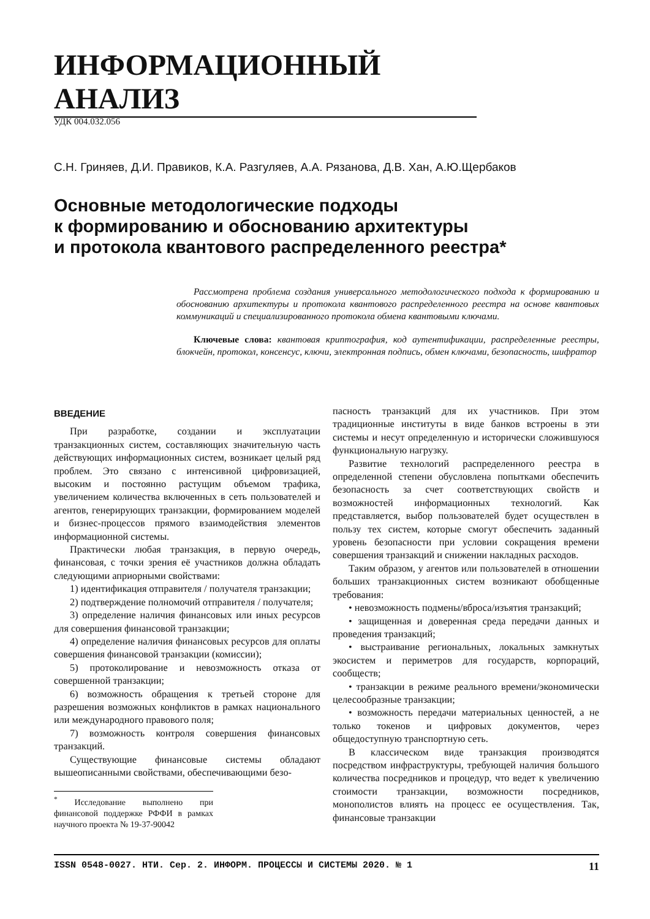ИНФОРМАЦИОННЫЙ АНАЛИЗ
УДК 004.032.056
С.Н. Гриняев, Д.И. Правиков, К.А. Разгуляев, А.А. Рязанова, Д.В. Хан, А.Ю.Щербаков
Основные методологические подходы
к формированию и обоснованию архитектуры
и протокола квантового распределенного реестра*
Рассмотрена проблема создания универсального методологического подхода к формированию и обоснованию архитектуры и протокола квантового распределенного реестра на основе квантовых коммуникаций и специализированного протокола обмена квантовыми ключами.
Ключевые слова: квантовая криптография, код аутентификации, распределенные реестры, блокчейн, протокол, консенсус, ключи, электронная подпись, обмен ключами, безопасность, шифратор
ВВЕДЕНИЕ
При разработке, создании и эксплуатации транзакционных систем, составляющих значительную часть действующих информационных систем, возникает целый ряд проблем. Это связано с интенсивной цифровизацией, высоким и постоянно растущим объемом трафика, увеличением количества включенных в сеть пользователей и агентов, генерирующих транзакции, формированием моделей и бизнес-процессов прямого взаимодействия элементов информационной системы.
Практически любая транзакция, в первую очередь, финансовая, с точки зрения её участников должна обладать следующими априорными свойствами:
1) идентификация отправителя / получателя транзакции;
2) подтверждение полномочий отправителя / получателя;
3) определение наличия финансовых или иных ресурсов для совершения финансовой транзакции;
4) определение наличия финансовых ресурсов для оплаты совершения финансовой транзакции (комиссии);
5) протоколирование и невозможность отказа от совершенной транзакции;
6) возможность обращения к третьей стороне для разрешения возможных конфликтов в рамках национального или международного правового поля;
7) возможность контроля совершения финансовых транзакций.
Существующие финансовые системы обладают вышеописанными свойствами, обеспечивающими безо-
<sup>*</sup> Исследование выполнено при финансовой поддержке РФФИ в рамках научного проекта № 19-37-90042
пасность транзакций для их участников. При этом традиционные институты в виде банков встроены в эти системы и несут определенную и исторически сложившуюся функциональную нагрузку.
Развитие технологий распределенного реестра в определенной степени обусловлена попытками обеспечить безопасность за счет соответствующих свойств и возможностей информационных технологий. Как представляется, выбор пользователей будет осуществлен в пользу тех систем, которые смогут обеспечить заданный уровень безопасности при условии сокращения времени совершения транзакций и снижении накладных расходов.
Таким образом, у агентов или пользователей в отношении больших транзакционных систем возникают обобщенные требования:
• невозможность подмены/вброса/изъятия транзакций;
• защищенная и доверенная среда передачи данных и проведения транзакций;
• выстраивание региональных, локальных замкнутых экосистем и периметров для государств, корпораций, сообществ;
• транзакции в режиме реального времени/экономически целесообразные транзакции;
• возможность передачи материальных ценностей, а не только токенов и цифровых документов, через общедоступную транспортную сеть.
В классическом виде транзакция производятся посредством инфраструктуры, требующей наличия большого количества посредников и процедур, что ведет к увеличению стоимости транзакции, возможности посредников, монополистов влиять на процесс ее осуществления. Так, финансовые транзакции
ISSN 0548-0027. НТИ. Сер. 2. ИНФОРМ. ПРОЦЕССЫ И СИСТЕМЫ 2020. № 1 11